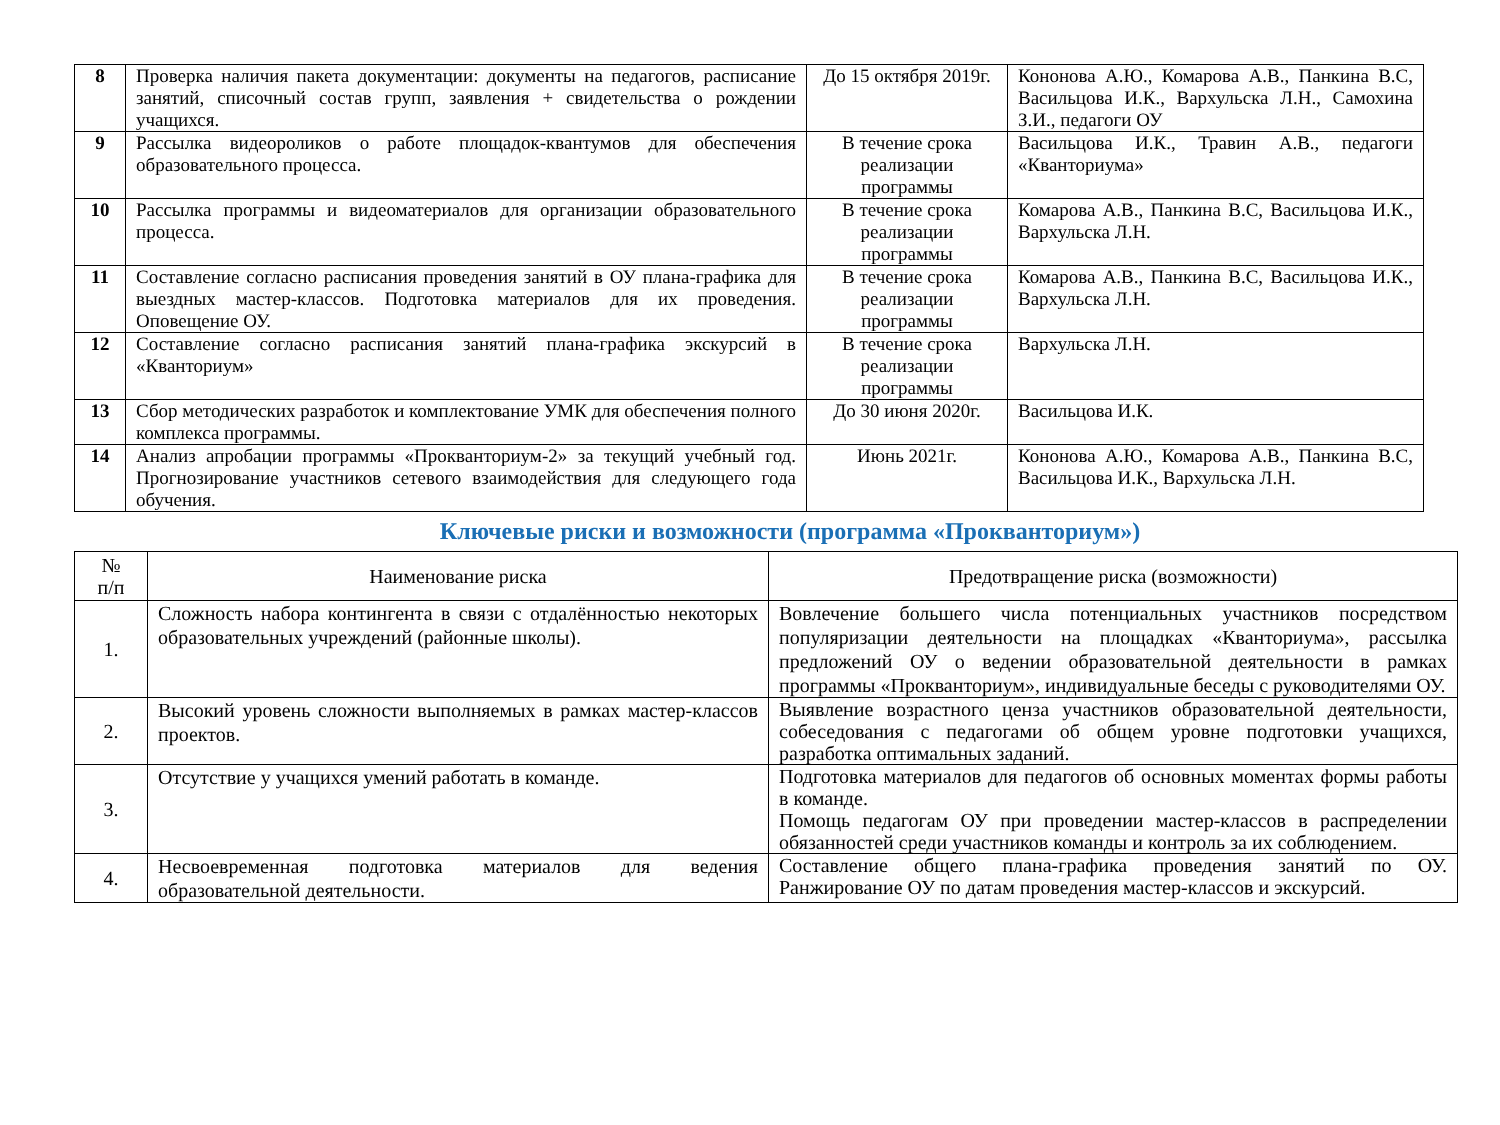| 8 | Проверка наличия пакета документации: документы на педагогов, расписание занятий, списочный состав групп, заявления + свидетельства о рождении учащихся. | До 15 октября 2019г. | Кононова А.Ю., Комарова А.В., Панкина В.С, Васильцова И.К., Вархульска Л.Н., Самохина З.И., педагоги ОУ |
| 9 | Рассылка видеороликов о работе площадок-квантумов для обеспечения образовательного процесса. | В течение срока реализации программы | Васильцова И.К., Травин А.В., педагоги «Кванториума» |
| 10 | Рассылка программы и видеоматериалов для организации образовательного процесса. | В течение срока реализации программы | Комарова А.В., Панкина В.С, Васильцова И.К., Вархульска Л.Н. |
| 11 | Составление согласно расписания проведения занятий в ОУ плана-графика для выездных мастер-классов. Подготовка материалов для их проведения. Оповещение ОУ. | В течение срока реализации программы | Комарова А.В., Панкина В.С, Васильцова И.К., Вархульска Л.Н. |
| 12 | Составление согласно расписания занятий плана-графика экскурсий в «Кванториум» | В течение срока реализации программы | Вархульска Л.Н. |
| 13 | Сбор методических разработок и комплектование УМК для обеспечения полного комплекса программы. | До 30 июня 2020г. | Васильцова И.К. |
| 14 | Анализ апробации программы «Прокванториум-2» за текущий учебный год. Прогнозирование участников сетевого взаимодействия для следующего года обучения. | Июнь 2021г. | Кононова А.Ю., Комарова А.В., Панкина В.С, Васильцова И.К., Вархульска Л.Н. |
Ключевые риски и возможности (программа «Прокванториум»)
| № п/п | Наименование риска | Предотвращение риска (возможности) |
| --- | --- | --- |
| 1. | Сложность набора контингента в связи с отдалённостью некоторых образовательных учреждений (районные школы). | Вовлечение большего числа потенциальных участников посредством популяризации деятельности на площадках «Кванториума», рассылка предложений ОУ о ведении образовательной деятельности в рамках программы «Прокванториум», индивидуальные беседы с руководителями ОУ. |
| 2. | Высокий уровень сложности выполняемых в рамках мастер-классов проектов. | Выявление возрастного ценза участников образовательной деятельности, собеседования с педагогами об общем уровне подготовки учащихся, разработка оптимальных заданий. |
| 3. | Отсутствие у учащихся умений работать в команде. | Подготовка материалов для педагогов об основных моментах формы работы в команде. Помощь педагогам ОУ при проведении мастер-классов в распределении обязанностей среди участников команды и контроль за их соблюдением. |
| 4. | Несвоевременная подготовка материалов для ведения образовательной деятельности. | Составление общего плана-графика проведения занятий по ОУ. Ранжирование ОУ по датам проведения мастер-классов и экскурсий. |